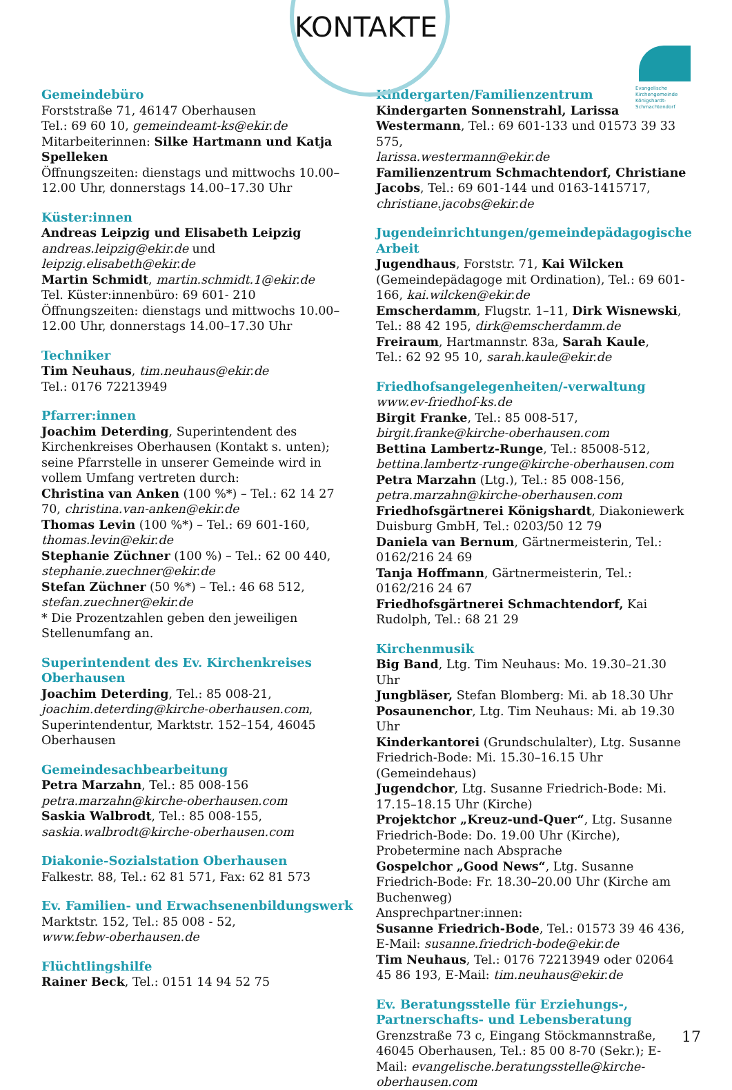KONTAKTE
Evangelische
Kirchengemeinde
Königshardt-
Schmachtendorf
Gemeindebüro
Forststraße 71, 46147 Oberhausen
Tel.: 69 60 10, gemeindeamt-ks@ekir.de
Mitarbeiterinnen: Silke Hartmann und Katja Spelleken
Öffnungszeiten: dienstags und mittwochs 10.00–12.00 Uhr, donnerstags 14.00–17.30 Uhr
Küster:innen
Andreas Leipzig und Elisabeth Leipzig
andreas.leipzig@ekir.de und leipzig.elisabeth@ekir.de
Martin Schmidt, martin.schmidt.1@ekir.de
Tel. Küster:innenbüro: 69 601- 210
Öffnungszeiten: dienstags und mittwochs 10.00–12.00 Uhr, donnerstags 14.00–17.30 Uhr
Techniker
Tim Neuhaus, tim.neuhaus@ekir.de
Tel.: 0176 72213949
Pfarrer:innen
Joachim Deterding, Superintendent des Kirchenkreises Oberhausen (Kontakt s. unten); seine Pfarrstelle in unserer Gemeinde wird in vollem Umfang vertreten durch:
Christina van Anken (100 %*) – Tel.: 62 14 27 70, christina.van-anken@ekir.de
Thomas Levin (100 %*) – Tel.: 69 601-160, thomas.levin@ekir.de
Stephanie Züchner (100 %) – Tel.: 62 00 440, stephanie.zuechner@ekir.de
Stefan Züchner (50 %*) – Tel.: 46 68 512, stefan.zuechner@ekir.de
* Die Prozentzahlen geben den jeweiligen Stellenumfang an.
Superintendent des Ev. Kirchenkreises Oberhausen
Joachim Deterding, Tel.: 85 008-21, joachim.deterding@kirche-oberhausen.com, Superintendentur, Marktstr. 152–154, 46045 Oberhausen
Gemeindesachbearbeitung
Petra Marzahn, Tel.: 85 008-156
petra.marzahn@kirche-oberhausen.com
Saskia Walbrodt, Tel.: 85 008-155,
saskia.walbrodt@kirche-oberhausen.com
Diakonie-Sozialstation Oberhausen
Falkestr. 88, Tel.: 62 81 571, Fax: 62 81 573
Ev. Familien- und Erwachsenenbildungswerk
Marktstr. 152, Tel.: 85 008 - 52,
www.febw-oberhausen.de
Flüchtlingshilfe
Rainer Beck, Tel.: 0151 14 94 52 75
Kindergarten/Familienzentrum
Kindergarten Sonnenstrahl, Larissa Westermann, Tel.: 69 601-133 und 01573 39 33 575,
larissa.westermann@ekir.de
Familienzentrum Schmachtendorf, Christiane Jacobs, Tel.: 69 601-144 und 0163-1415717,
christiane.jacobs@ekir.de
Jugendeinrichtungen/gemeindepädagogische Arbeit
Jugendhaus, Forststr. 71, Kai Wilcken (Gemeindepädagoge mit Ordination), Tel.: 69 601-166, kai.wilcken@ekir.de
Emscherdamm, Flugstr. 1–11, Dirk Wisnewski, Tel.: 88 42 195, dirk@emscherdamm.de
Freiraum, Hartmannstr. 83a, Sarah Kaule,
Tel.: 62 92 95 10, sarah.kaule@ekir.de
Friedhofsangelegenheiten/-verwaltung
www.ev-friedhof-ks.de
Birgit Franke, Tel.: 85 008-517,
birgit.franke@kirche-oberhausen.com
Bettina Lambertz-Runge, Tel.: 85008-512,
bettina.lambertz-runge@kirche-oberhausen.com
Petra Marzahn (Ltg.), Tel.: 85 008-156,
petra.marzahn@kirche-oberhausen.com
Friedhofsgärtnerei Königshardt, Diakoniewerk Duisburg GmbH, Tel.: 0203/50 12 79
Daniela van Bernum, Gärtnermeisterin, Tel.: 0162/216 24 69
Tanja Hoffmann, Gärtnermeisterin, Tel.: 0162/216 24 67
Friedhofsgärtnerei Schmachtendorf, Kai Rudolph, Tel.: 68 21 29
Kirchenmusik
Big Band, Ltg. Tim Neuhaus: Mo. 19.30–21.30 Uhr
Jungbläser, Stefan Blomberg: Mi. ab 18.30 Uhr
Posaunenchor, Ltg. Tim Neuhaus: Mi. ab 19.30 Uhr
Kinderkantorei (Grundschulalter), Ltg. Susanne Friedrich-Bode: Mi. 15.30–16.15 Uhr (Gemeindehaus)
Jugendchor, Ltg. Susanne Friedrich-Bode: Mi. 17.15–18.15 Uhr (Kirche)
Projektchor „Kreuz-und-Quer“, Ltg. Susanne Friedrich-Bode: Do. 19.00 Uhr (Kirche), Probetermine nach Absprache
Gospelchor „Good News“, Ltg. Susanne Friedrich-Bode: Fr. 18.30–20.00 Uhr (Kirche am Buchenweg)
Ansprechpartner:innen:
Susanne Friedrich-Bode, Tel.: 01573 39 46 436, E-Mail: susanne.friedrich-bode@ekir.de
Tim Neuhaus, Tel.: 0176 72213949 oder 02064 45 86 193, E-Mail: tim.neuhaus@ekir.de
Ev. Beratungsstelle für Erziehungs-, Partnerschafts- und Lebensberatung
Grenzstraße 73 c, Eingang Stöckmannstraße, 46045 Oberhausen, Tel.: 85 00 8-70 (Sekr.); E-Mail: evangelische.beratungsstelle@kirche-oberhausen.com
17